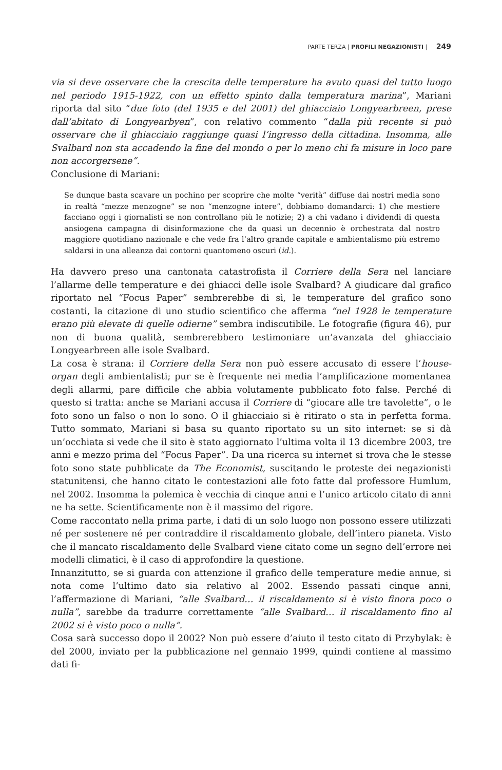PARTE TERZA | PROFILI NEGAZIONISTI | 249
via si deve osservare che la crescita delle temperature ha avuto quasi del tutto luogo nel periodo 1915-1922, con un effetto spinto dalla temperatura marina”, Mariani riporta dal sito “due foto (del 1935 e del 2001) del ghiacciaio Longyearbreen, prese dall’abitato di Longyearbyen”, con relativo commento “dalla più recente si può osservare che il ghiacciaio raggiunge quasi l’ingresso della cittadina. Insomma, alle Svalbard non sta accadendo la fine del mondo o per lo meno chi fa misure in loco pare non accorgersene”.
Conclusione di Mariani:
Se dunque basta scavare un pochino per scoprire che molte “verità” diffuse dai nostri media sono in realtà “mezze menzogne” se non “menzogne intere”, dobbiamo domandarci: 1) che mestiere facciano oggi i giornalisti se non controllano più le notizie; 2) a chi vadano i dividendi di questa ansiogena campagna di disinformazione che da quasi un decennio è orchestrata dal nostro maggiore quotidiano nazionale e che vede fra l’altro grande capitale e ambientalismo più estremo saldarsi in una alleanza dai contorni quantomeno oscuri (id.).
Ha davvero preso una cantonata catastrofista il Corriere della Sera nel lanciare l’allarme delle temperature e dei ghiacci delle isole Svalbard? A giudicare dal grafico riportato nel “Focus Paper” sembrerebbe di sì, le temperature del grafico sono costanti, la citazione di uno studio scientifico che afferma “nel 1928 le temperature erano più elevate di quelle odierne” sembra indiscutibile. Le fotografie (figura 46), pur non di buona qualità, sembrerebbero testimoniare un’avanzata del ghiacciaio Longyearbreen alle isole Svalbard.
La cosa è strana: il Corriere della Sera non può essere accusato di essere l’house-organ degli ambientalisti; pur se è frequente nei media l’amplificazione momentanea degli allarmi, pare difficile che abbia volutamente pubblicato foto false. Perché di questo si tratta: anche se Mariani accusa il Corriere di “giocare alle tre tavolette”, o le foto sono un falso o non lo sono. O il ghiacciaio si è ritirato o sta in perfetta forma. Tutto sommato, Mariani si basa su quanto riportato su un sito internet: se si dà un’occhiata si vede che il sito è stato aggiornato l’ultima volta il 13 dicembre 2003, tre anni e mezzo prima del “Focus Paper”. Da una ricerca su internet si trova che le stesse foto sono state pubblicate da The Economist, suscitando le proteste dei negazionisti statunitensi, che hanno citato le contestazioni alle foto fatte dal professore Humlum, nel 2002. Insomma la polemica è vecchia di cinque anni e l’unico articolo citato di anni ne ha sette. Scientificamente non è il massimo del rigore.
Come raccontato nella prima parte, i dati di un solo luogo non possono essere utilizzati né per sostenere né per contraddire il riscaldamento globale, dell’intero pianeta. Visto che il mancato riscaldamento delle Svalbard viene citato come un segno dell’errore nei modelli climatici, è il caso di approfondire la questione.
Innanzitutto, se si guarda con attenzione il grafico delle temperature medie annue, si nota come l’ultimo dato sia relativo al 2002. Essendo passati cinque anni, l’affermazione di Mariani, “alle Svalbard… il riscaldamento si è visto finora poco o nulla”, sarebbe da tradurre correttamente “alle Svalbard… il riscaldamento fino al 2002 si è visto poco o nulla”.
Cosa sarà successo dopo il 2002? Non può essere d’aiuto il testo citato di Przybylak: è del 2000, inviato per la pubblicazione nel gennaio 1999, quindi contiene al massimo dati fi-